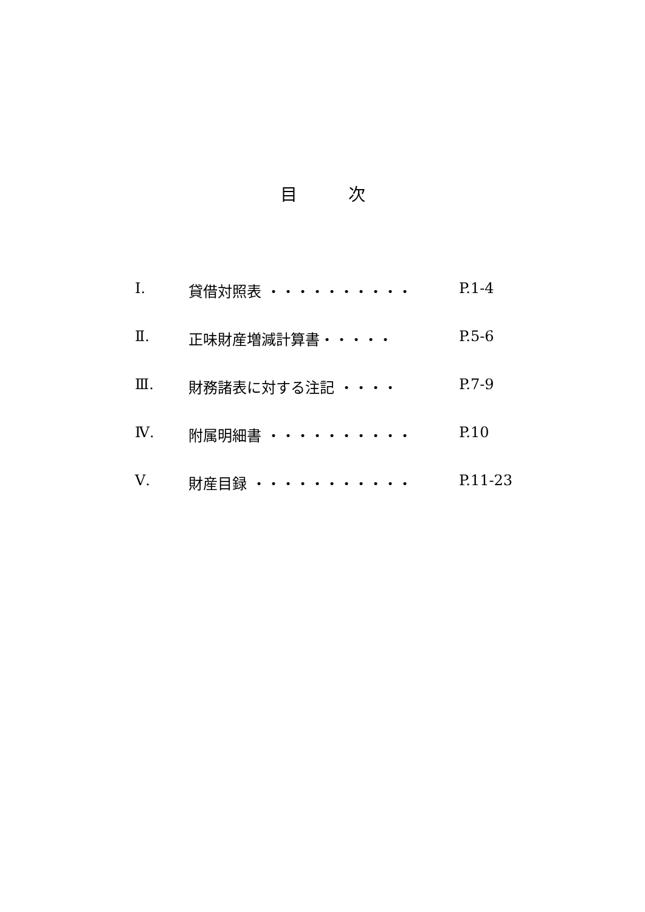目　　　次
Ⅰ. 貸借対照表 ・・・・・・・・・・ P.1-4
Ⅱ. 正味財産増減計算書・・・・・ P.5-6
Ⅲ. 財務諸表に対する注記 ・・・・ P.7-9
Ⅳ. 附属明細書 ・・・・・・・・・・ P.10
Ⅴ. 財産目録 ・・・・・・・・・・・ P.11-23